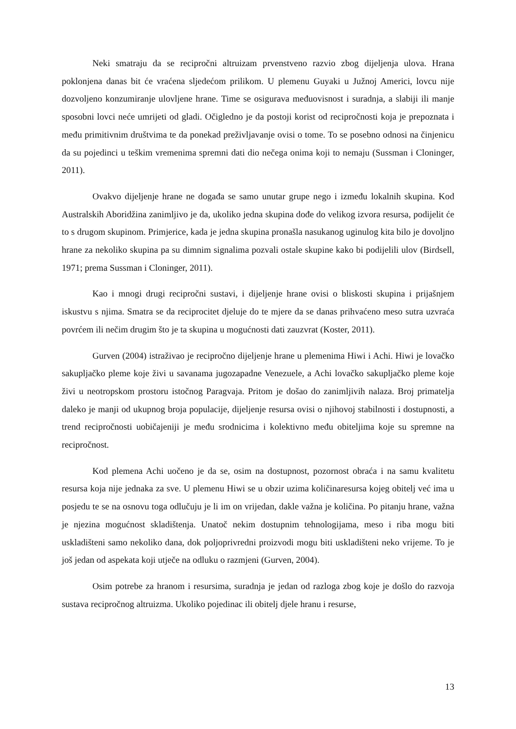Neki smatraju da se recipročni altruizam prvenstveno razvio zbog dijeljenja ulova. Hrana poklonjena danas bit će vraćena sljedećom prilikom. U plemenu Guyaki u Južnoj Americi, lovcu nije dozvoljeno konzumiranje ulovljene hrane. Time se osigurava međuovisnost i suradnja, a slabiji ili manje sposobni lovci neće umrijeti od gladi. Očigledno je da postoji korist od recipročnosti koja je prepoznata i među primitivnim društvima te da ponekad preživljavanje ovisi o tome. To se posebno odnosi na činjenicu da su pojedinci u teškim vremenima spremni dati dio nečega onima koji to nemaju (Sussman i Cloninger, 2011).
Ovakvo dijeljenje hrane ne događa se samo unutar grupe nego i između lokalnih skupina. Kod Australskih Aboridžina zanimljivo je da, ukoliko jedna skupina dođe do velikog izvora resursa, podijelit će to s drugom skupinom. Primjerice, kada je jedna skupina pronašla nasukanog uginulog kita bilo je dovoljno hrane za nekoliko skupina pa su dimnim signalima pozvali ostale skupine kako bi podijelili ulov (Birdsell, 1971; prema Sussman i Cloninger, 2011).
Kao i mnogi drugi recipročni sustavi, i dijeljenje hrane ovisi o bliskosti skupina i prijašnjem iskustvu s njima. Smatra se da reciprocitet djeluje do te mjere da se danas prihvaćeno meso sutra uzvraća povrćem ili nečim drugim što je ta skupina u mogućnosti dati zauzvrat (Koster, 2011).
Gurven (2004) istraživao je recipročno dijeljenje hrane u plemenima Hiwi i Achi. Hiwi je lovačko sakupljačko pleme koje živi u savanama jugozapadne Venezuele, a Achi lovačko sakupljačko pleme koje živi u neotropskom prostoru istočnog Paragvaja. Pritom je došao do zanimljivih nalaza. Broj primatelja daleko je manji od ukupnog broja populacije, dijeljenje resursa ovisi o njihovoj stabilnosti i dostupnosti, a trend recipročnosti uobičajeniji je među srodnicima i kolektivno među obiteljima koje su spremne na recipročnost.
Kod plemena Achi uočeno je da se, osim na dostupnost, pozornost obraća i na samu kvalitetu resursa koja nije jednaka za sve. U plemenu Hiwi se u obzir uzima količinaresursa kojeg obitelj već ima u posjedu te se na osnovu toga odlučuju je li im on vrijedan, dakle važna je količina. Po pitanju hrane, važna je njezina mogućnost skladištenja. Unatoč nekim dostupnim tehnologijama, meso i riba mogu biti uskladišteni samo nekoliko dana, dok poljoprivredni proizvodi mogu biti uskladišteni neko vrijeme. To je još jedan od aspekata koji utječe na odluku o razmjeni (Gurven, 2004).
Osim potrebe za hranom i resursima, suradnja je jedan od razloga zbog koje je došlo do razvoja sustava recipročnog altruizma. Ukoliko pojedinac ili obitelj djele hranu i resurse,
13